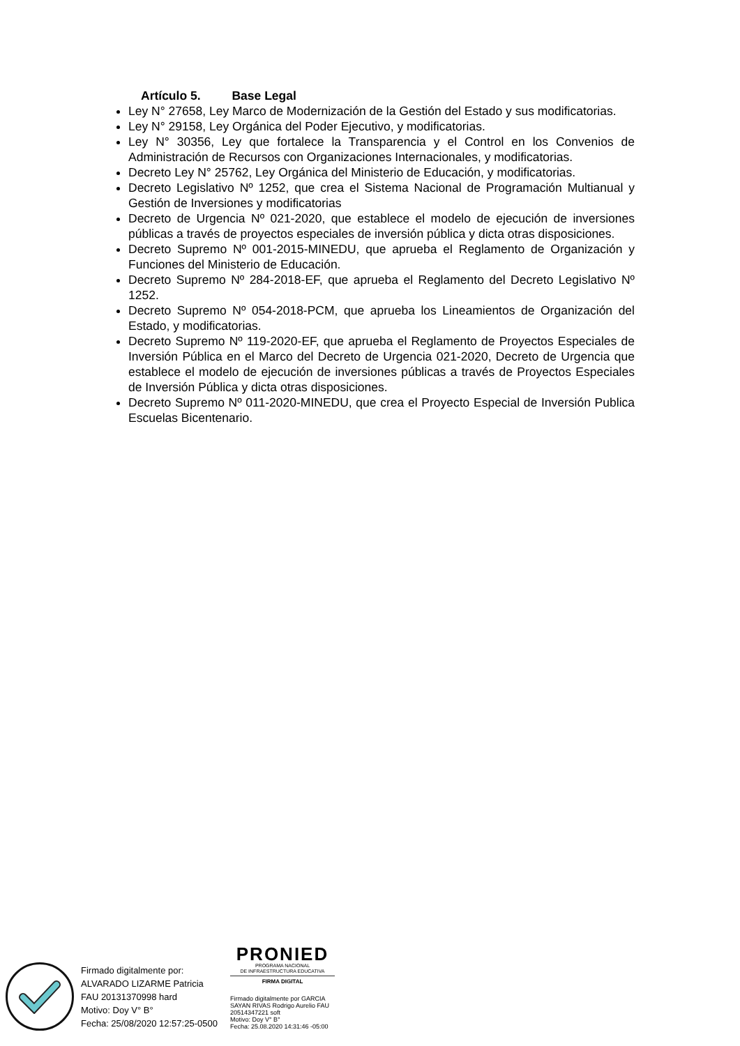Artículo 5. Base Legal
Ley N° 27658, Ley Marco de Modernización de la Gestión del Estado y sus modificatorias.
Ley N° 29158, Ley Orgánica del Poder Ejecutivo, y modificatorias.
Ley N° 30356, Ley que fortalece la Transparencia y el Control en los Convenios de Administración de Recursos con Organizaciones Internacionales, y modificatorias.
Decreto Ley N° 25762, Ley Orgánica del Ministerio de Educación, y modificatorias.
Decreto Legislativo Nº 1252, que crea el Sistema Nacional de Programación Multianual y Gestión de Inversiones y modificatorias
Decreto de Urgencia Nº 021-2020, que establece el modelo de ejecución de inversiones públicas a través de proyectos especiales de inversión pública y dicta otras disposiciones.
Decreto Supremo Nº 001-2015-MINEDU, que aprueba el Reglamento de Organización y Funciones del Ministerio de Educación.
Decreto Supremo Nº 284-2018-EF, que aprueba el Reglamento del Decreto Legislativo Nº 1252.
Decreto Supremo Nº 054-2018-PCM, que aprueba los Lineamientos de Organización del Estado, y modificatorias.
Decreto Supremo Nº 119-2020-EF, que aprueba el Reglamento de Proyectos Especiales de Inversión Pública en el Marco del Decreto de Urgencia 021-2020, Decreto de Urgencia que establece el modelo de ejecución de inversiones públicas a través de Proyectos Especiales de Inversión Pública y dicta otras disposiciones.
Decreto Supremo Nº 011-2020-MINEDU, que crea el Proyecto Especial de Inversión Publica Escuelas Bicentenario.
Firmado digitalmente por:
ALVARADO LIZARME Patricia
FAU 20131370998 hard
Motivo: Doy V° B°
Fecha: 25/08/2020 12:57:25-0500
PRONIED
PROGRAMA NACIONAL
DE INFRAESTRUCTURA EDUCATIVA
FIRMA DIGITAL
Firmado digitalmente por GARCIA SAYAN RIVAS Rodrigo Aurelio FAU 20514347221 soft
Motivo: Doy V° B°
Fecha: 25.08.2020 14:31:46 -05:00